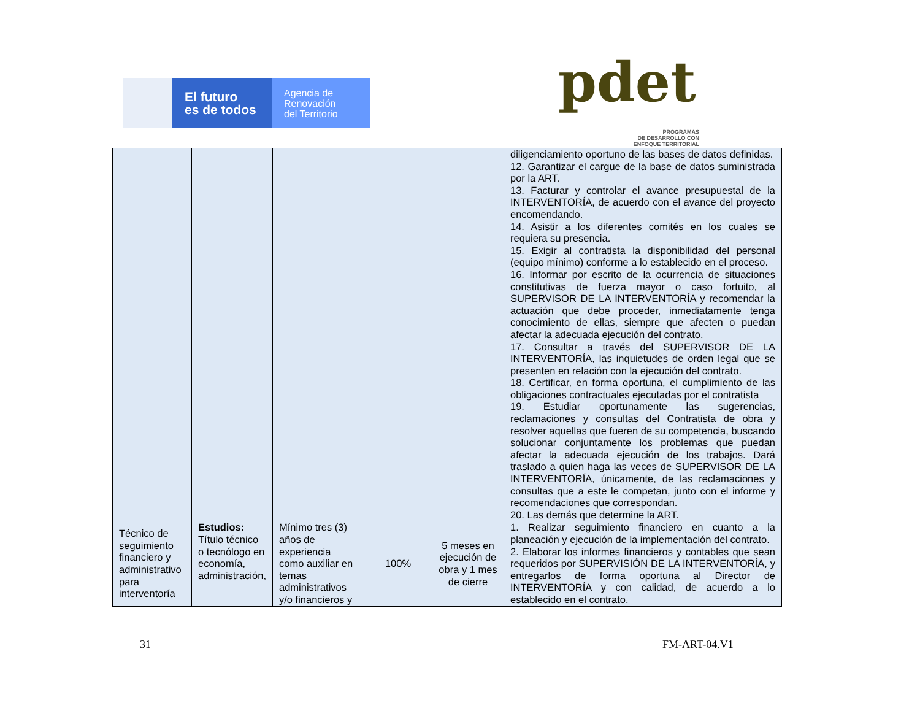El futuro
es de todos
Agencia de
Renovación
del Territorio
pdet
PROGRAMAS
DE DESARROLLO CON
ENFOQUE TERRITORIAL
| | | | | | diligenciamiento oportuno de las bases de datos definidas. 12. Garantizar el cargue de la base de datos suministrada por la ART. 13. Facturar y controlar el avance presupuestal de la INTERVENTORÍA, de acuerdo con el avance del proyecto encomendando. 14. Asistir a los diferentes comités en los cuales se requiera su presencia. 15. Exigir al contratista la disponibilidad del personal (equipo mínimo) conforme a lo establecido en el proceso. 16. Informar por escrito de la ocurrencia de situaciones constitutivas de fuerza mayor o caso fortuito, al SUPERVISOR DE LA INTERVENTORÍA y recomendar la actuación que debe proceder, inmediatamente tenga conocimiento de ellas, siempre que afecten o puedan afectar la adecuada ejecución del contrato. 17. Consultar a través del SUPERVISOR DE LA INTERVENTORÍA, las inquietudes de orden legal que se presenten en relación con la ejecución del contrato. 18. Certificar, en forma oportuna, el cumplimiento de las obligaciones contractuales ejecutadas por el contratista 19. Estudiar oportunamente las sugerencias, reclamaciones y consultas del Contratista de obra y resolver aquellas que fueren de su competencia, buscando solucionar conjuntamente los problemas que puedan afectar la adecuada ejecución de los trabajos. Dará traslado a quien haga las veces de SUPERVISOR DE LA INTERVENTORÍA, únicamente, de las reclamaciones y consultas que a este le competan, junto con el informe y recomendaciones que correspondan. 20. Las demás que determine la ART. |
| Técnico de seguimiento financiero y administrativo para interventoría | Estudios: Título técnico o tecnólogo en economía, administración, | Mínimo tres (3) años de experiencia como auxiliar en temas administrativos y/o financieros y | 100% | 5 meses en ejecución de obra y 1 mes de cierre | 1. Realizar seguimiento financiero en cuanto a la planeación y ejecución de la implementación del contrato. 2. Elaborar los informes financieros y contables que sean requeridos por SUPERVISIÓN DE LA INTERVENTORÍA, y entregarlos de forma oportuna al Director de INTERVENTORÍA y con calidad, de acuerdo a lo establecido en el contrato. |
31 FM-ART-04.V1